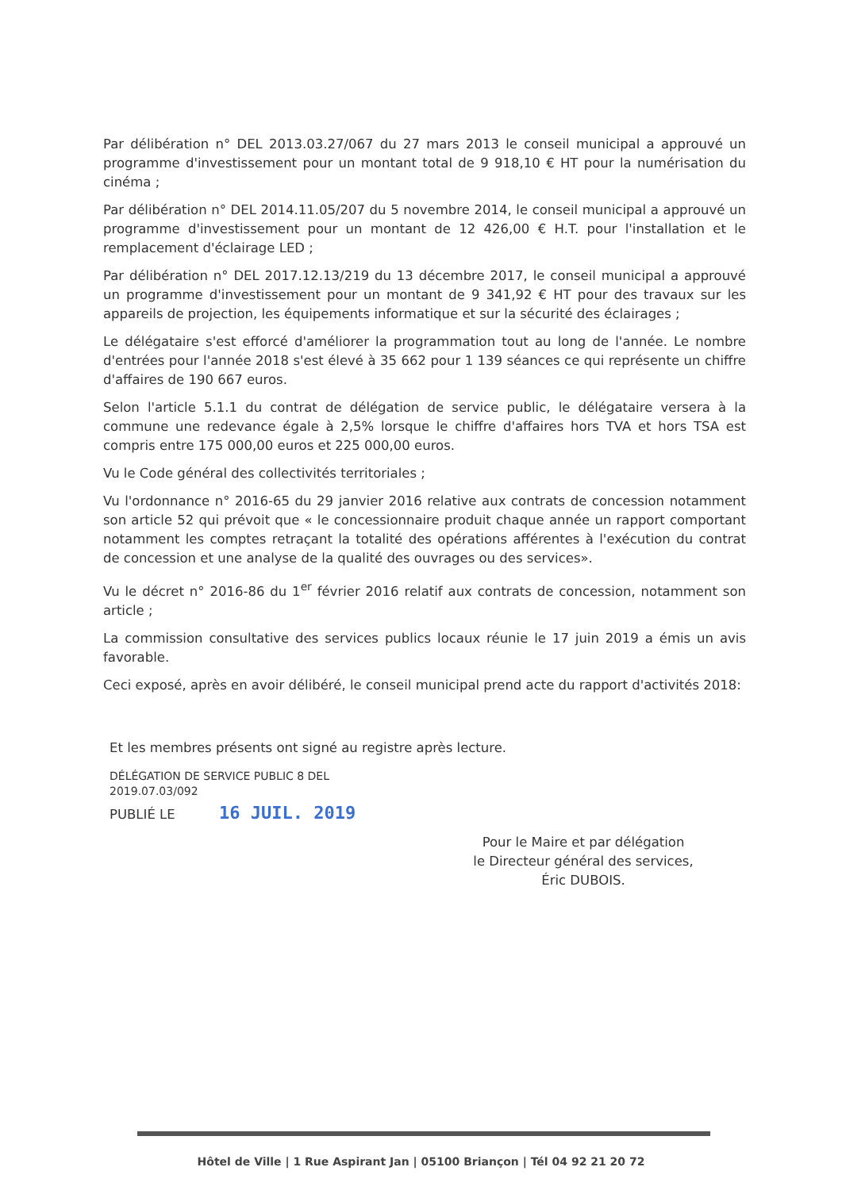Par délibération n° DEL 2013.03.27/067 du 27 mars 2013 le conseil municipal a approuvé un programme d'investissement pour un montant total de 9 918,10 € HT pour la numérisation du cinéma ;
Par délibération n° DEL 2014.11.05/207 du 5 novembre 2014, le conseil municipal a approuvé un programme d'investissement pour un montant de 12 426,00 € H.T. pour l'installation et le remplacement d'éclairage LED ;
Par délibération n° DEL 2017.12.13/219 du 13 décembre 2017, le conseil municipal a approuvé un programme d'investissement pour un montant de 9 341,92 € HT pour des travaux sur les appareils de projection, les équipements informatique et sur la sécurité des éclairages ;
Le délégataire s'est efforcé d'améliorer la programmation tout au long de l'année. Le nombre d'entrées pour l'année 2018 s'est élevé à 35 662 pour 1 139 séances ce qui représente un chiffre d'affaires de 190 667 euros.
Selon l'article 5.1.1 du contrat de délégation de service public, le délégataire versera à la commune une redevance égale à 2,5% lorsque le chiffre d'affaires hors TVA et hors TSA est compris entre 175 000,00 euros et 225 000,00 euros.
Vu le Code général des collectivités territoriales ;
Vu l'ordonnance n° 2016-65 du 29 janvier 2016 relative aux contrats de concession notamment son article 52 qui prévoit que « le concessionnaire produit chaque année un rapport comportant notamment les comptes retraçant la totalité des opérations afférentes à l'exécution du contrat de concession et une analyse de la qualité des ouvrages ou des services».
Vu le décret n° 2016-86 du 1<sup>er</sup> février 2016 relatif aux contrats de concession, notamment son article ;
La commission consultative des services publics locaux réunie le 17 juin 2019 a émis un avis favorable.
Ceci exposé, après en avoir délibéré, le conseil municipal prend acte du rapport d'activités 2018:
Et les membres présents ont signé au registre après lecture.
DÉLÉGATION DE SERVICE PUBLIC 8 DEL
2019.07.03/092
PUBLIÉ LE 16 JUIL. 2019
Pour le Maire et par délégation
le Directeur général des services,
Éric DUBOIS.
Hôtel de Ville | 1 Rue Aspirant Jan | 05100 Briançon | Tél 04 92 21 20 72